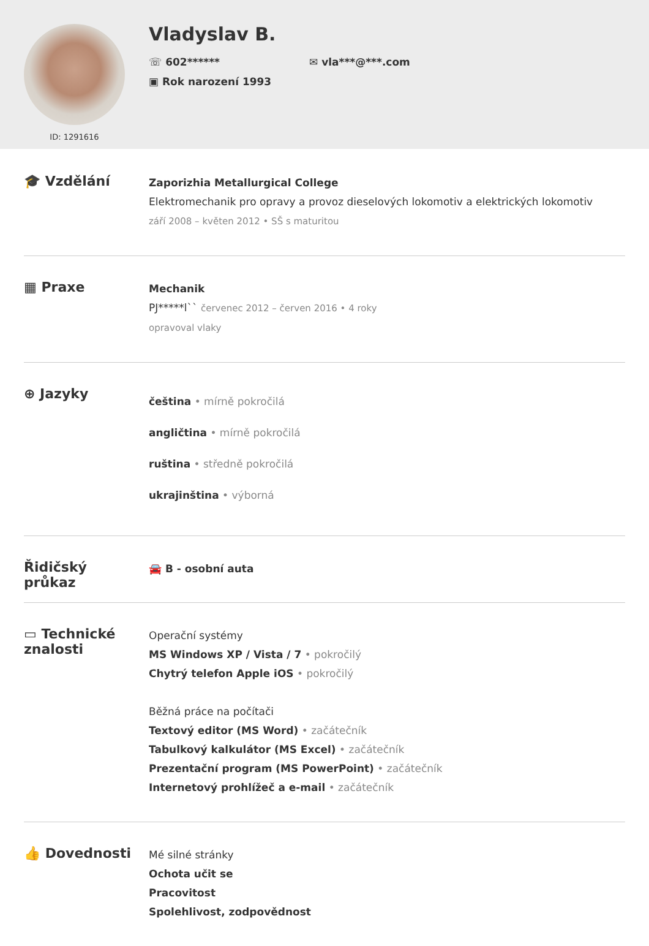ID: 1291616
Vladyslav B.
☏ 602******
✉ vla***@***.com
▣ Rok narození 1993
🎓 Vzdělání
Zaporizhia Metallurgical College
Elektromechanik pro opravy a provoz dieselových lokomotiv a elektrických lokomotiv
září 2008 – květen 2012 • SŠ s maturitou
▦ Praxe
Mechanik
PJ*****l`` červenec 2012 – červen 2016 • 4 roky
opravoval vlaky
⊕ Jazyky
čeština • mírně pokročilá
angličtina • mírně pokročilá
ruština • středně pokročilá
ukrajinština • výborná
Řidičský
průkaz
🚘 B - osobní auta
▭ Technické
znalosti
Operační systémy
MS Windows XP / Vista / 7 • pokročilý
Chytrý telefon Apple iOS • pokročilý
Běžná práce na počítači
Textový editor (MS Word) • začátečník
Tabulkový kalkulátor (MS Excel) • začátečník
Prezentační program (MS PowerPoint) • začátečník
Internetový prohlížeč a e-mail • začátečník
👍 Dovednosti
Mé silné stránky
Ochota učit se
Pracovitost
Spolehlivost, zodpovědnost